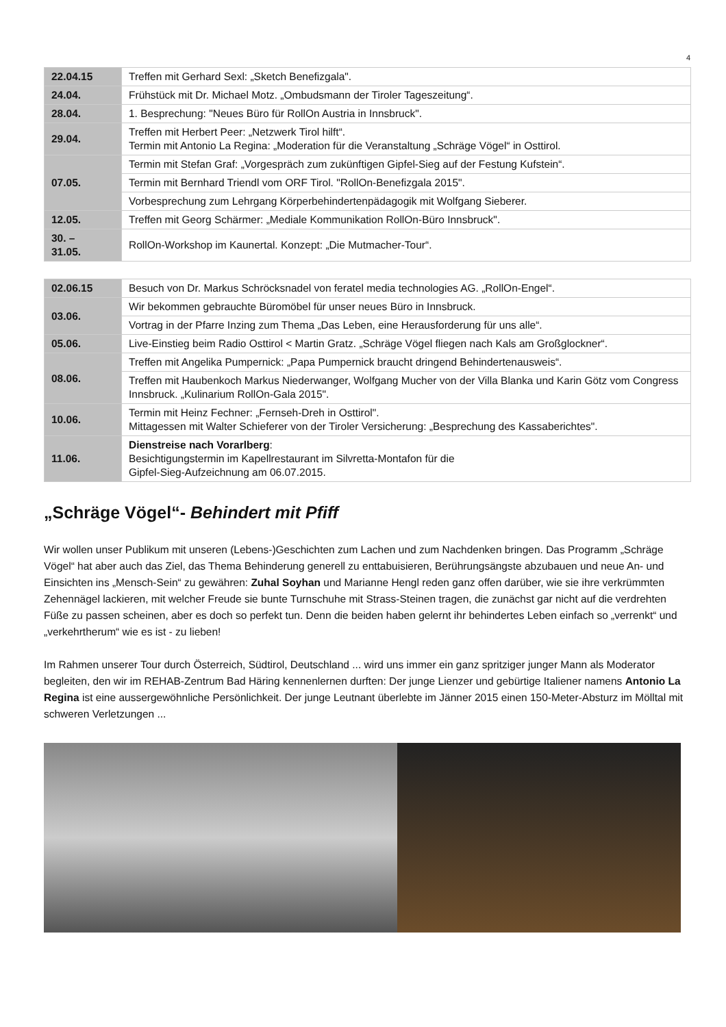4
| 22.04.15 | Treffen mit Gerhard Sexl: „Sketch Benefizgala". |
| 24.04. | Frühstück mit Dr. Michael Motz. „Ombudsmann der Tiroler Tageszeitung“. |
| 28.04. | 1. Besprechung: "Neues Büro für RollOn Austria in Innsbruck". |
| 29.04. | Treffen mit Herbert Peer: „Netzwerk Tirol hilft“. Termin mit Antonio La Regina: „Moderation für die Veranstaltung „Schräge Vögel“ in Osttirol. |
| 07.05. | Termin mit Stefan Graf: „Vorgespräch zum zukünftigen Gipfel-Sieg auf der Festung Kufstein“. |
| | Termin mit Bernhard Triendl vom ORF Tirol. "RollOn-Benefizgala 2015". |
| | Vorbesprechung zum Lehrgang Körperbehindertenpädagogik mit Wolfgang Sieberer. |
| 12.05. | Treffen mit Georg Schärmer: „Mediale Kommunikation RollOn-Büro Innsbruck". |
| 30. – 31.05. | RollOn-Workshop im Kaunertal. Konzept: „Die Mutmacher-Tour“. |
| 02.06.15 | Besuch von Dr. Markus Schröcksnadel von feratel media technologies AG. „RollOn-Engel“. |
| 03.06. | Wir bekommen gebrauchte Büromöbel für unser neues Büro in Innsbruck. |
| | Vortrag in der Pfarre Inzing zum Thema „Das Leben, eine Herausforderung für uns alle“. |
| 05.06. | Live-Einstieg beim Radio Osttirol < Martin Gratz. „Schräge Vögel fliegen nach Kals am Großglockner“. |
| 08.06. | Treffen mit Angelika Pumpernick: „Papa Pumpernick braucht dringend Behindertenausweis“. |
| | Treffen mit Haubenkoch Markus Niederwanger, Wolfgang Mucher von der Villa Blanka und Karin Götz vom Congress Innsbruck. „Kulinarium RollOn-Gala 2015". |
| 10.06. | Termin mit Heinz Fechner: „Fernseh-Dreh in Osttirol". Mittagessen mit Walter Schieferer von der Tiroler Versicherung: „Besprechung des Kassaberichtes". |
| 11.06. | Dienstreise nach Vorarlberg : Besichtigungstermin im Kapellrestaurant im Silvretta-Montafon für die Gipfel-Sieg-Aufzeichnung am 06.07.2015. |
„Schräge Vögel“- Behindert mit Pfiff
Wir wollen unser Publikum mit unseren (Lebens-)Geschichten zum Lachen und zum Nachdenken bringen. Das Programm „Schräge Vögel“ hat aber auch das Ziel, das Thema Behinderung generell zu enttabuisieren, Berührungsängste abzubauen und neue An- und Einsichten ins „Mensch-Sein“ zu gewähren: Zuhal Soyhan und Marianne Hengl reden ganz offen darüber, wie sie ihre verkrümmten Zehennägel lackieren, mit welcher Freude sie bunte Turnschuhe mit Strass-Steinen tragen, die zunächst gar nicht auf die verdrehten Füße zu passen scheinen, aber es doch so perfekt tun. Denn die beiden haben gelernt ihr behindertes Leben einfach so „verrenkt“ und „verkehrtherum“ wie es ist - zu lieben!
Im Rahmen unserer Tour durch Österreich, Südtirol, Deutschland ... wird uns immer ein ganz spritziger junger Mann als Moderator begleiten, den wir im REHAB-Zentrum Bad Häring kennenlernen durften: Der junge Lienzer und gebürtige Italiener namens Antonio La Regina ist eine aussergewöhnliche Persönlichkeit. Der junge Leutnant überlebte im Jänner 2015 einen 150-Meter-Absturz im Mölltal mit schweren Verletzungen ...